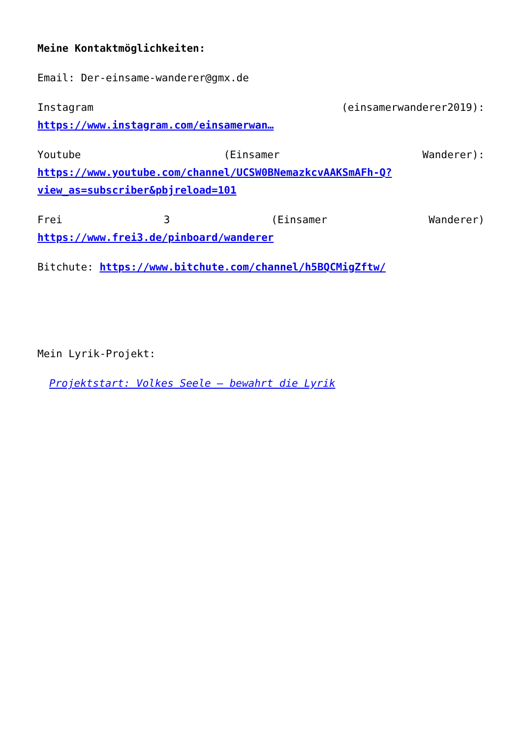Meine Kontaktmöglichkeiten:
Email: Der-einsame-wanderer@gmx.de
Instagram (einsamerwanderer2019):
https://www.instagram.com/einsamerwan…
Youtube (Einsamer Wanderer):
https://www.youtube.com/channel/UCSW0BNemazkcvAAKSmAFh-Q?view_as=subscriber&pbjreload=101
Frei 3 (Einsamer Wanderer)
https://www.frei3.de/pinboard/wanderer
Bitchute: https://www.bitchute.com/channel/h5BQCMigZftw/
Mein Lyrik-Projekt:
Projektstart: Volkes Seele – bewahrt die Lyrik